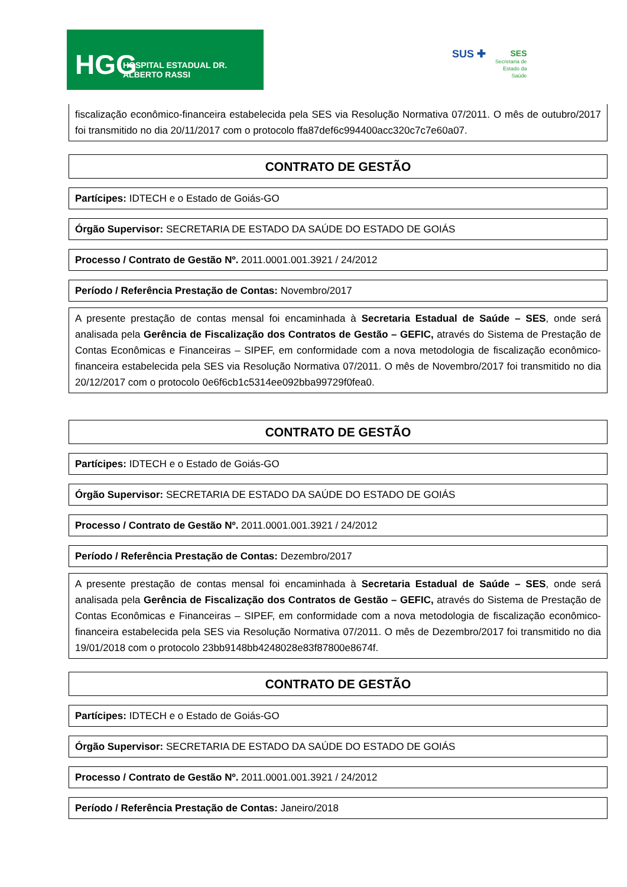HGG HOSPITAL ESTADUAL DR. ALBERTO RASSI
SUS ✚
SES
Secretaria de
Estado da
Saúde
fiscalização econômico-financeira estabelecida pela SES via Resolução Normativa 07/2011. O mês de outubro/2017 foi transmitido no dia 20/11/2017 com o protocolo ffa87def6c994400acc320c7c7e60a07.
CONTRATO DE GESTÃO
Partícipes: IDTECH e o Estado de Goiás-GO
Órgão Supervisor: SECRETARIA DE ESTADO DA SAÚDE DO ESTADO DE GOIÁS
Processo / Contrato de Gestão Nº. 2011.0001.001.3921 / 24/2012
Período / Referência Prestação de Contas: Novembro/2017
A presente prestação de contas mensal foi encaminhada à Secretaria Estadual de Saúde – SES, onde será analisada pela Gerência de Fiscalização dos Contratos de Gestão – GEFIC, através do Sistema de Prestação de Contas Econômicas e Financeiras – SIPEF, em conformidade com a nova metodologia de fiscalização econômico-financeira estabelecida pela SES via Resolução Normativa 07/2011. O mês de Novembro/2017 foi transmitido no dia 20/12/2017 com o protocolo 0e6f6cb1c5314ee092bba99729f0fea0.
CONTRATO DE GESTÃO
Partícipes: IDTECH e o Estado de Goiás-GO
Órgão Supervisor: SECRETARIA DE ESTADO DA SAÚDE DO ESTADO DE GOIÁS
Processo / Contrato de Gestão Nº. 2011.0001.001.3921 / 24/2012
Período / Referência Prestação de Contas: Dezembro/2017
A presente prestação de contas mensal foi encaminhada à Secretaria Estadual de Saúde – SES, onde será analisada pela Gerência de Fiscalização dos Contratos de Gestão – GEFIC, através do Sistema de Prestação de Contas Econômicas e Financeiras – SIPEF, em conformidade com a nova metodologia de fiscalização econômico-financeira estabelecida pela SES via Resolução Normativa 07/2011. O mês de Dezembro/2017 foi transmitido no dia 19/01/2018 com o protocolo 23bb9148bb4248028e83f87800e8674f.
CONTRATO DE GESTÃO
Partícipes: IDTECH e o Estado de Goiás-GO
Órgão Supervisor: SECRETARIA DE ESTADO DA SAÚDE DO ESTADO DE GOIÁS
Processo / Contrato de Gestão Nº. 2011.0001.001.3921 / 24/2012
Período / Referência Prestação de Contas: Janeiro/2018